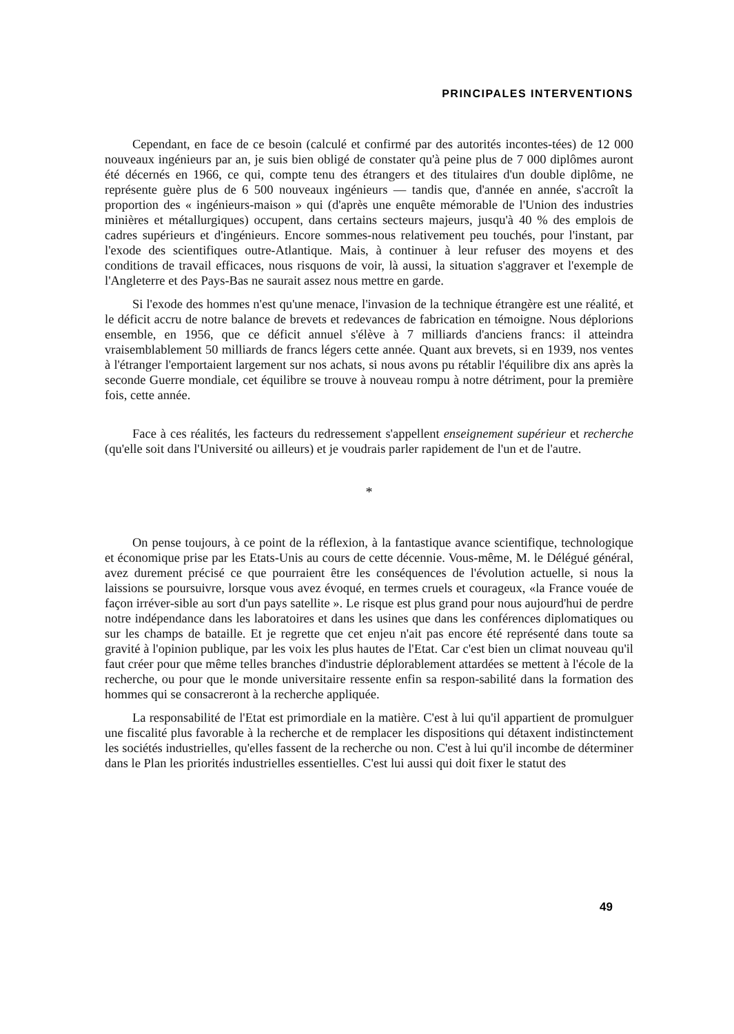PRINCIPALES INTERVENTIONS
Cependant, en face de ce besoin (calculé et confirmé par des autorités incontes-tées) de 12 000 nouveaux ingénieurs par an, je suis bien obligé de constater qu'à peine plus de 7 000 diplômes auront été décernés en 1966, ce qui, compte tenu des étrangers et des titulaires d'un double diplôme, ne représente guère plus de 6 500 nouveaux ingénieurs — tandis que, d'année en année, s'accroît la proportion des « ingénieurs-maison » qui (d'après une enquête mémorable de l'Union des industries minières et métallurgiques) occupent, dans certains secteurs majeurs, jusqu'à 40 % des emplois de cadres supérieurs et d'ingénieurs. Encore sommes-nous relativement peu touchés, pour l'instant, par l'exode des scientifiques outre-Atlantique. Mais, à continuer à leur refuser des moyens et des conditions de travail efficaces, nous risquons de voir, là aussi, la situation s'aggraver et l'exemple de l'Angleterre et des Pays-Bas ne saurait assez nous mettre en garde.
Si l'exode des hommes n'est qu'une menace, l'invasion de la technique étrangère est une réalité, et le déficit accru de notre balance de brevets et redevances de fabrication en témoigne. Nous déplorions ensemble, en 1956, que ce déficit annuel s'élève à 7 milliards d'anciens francs: il atteindra vraisemblablement 50 milliards de francs légers cette année. Quant aux brevets, si en 1939, nos ventes à l'étranger l'emportaient largement sur nos achats, si nous avons pu rétablir l'équilibre dix ans après la seconde Guerre mondiale, cet équilibre se trouve à nouveau rompu à notre détriment, pour la première fois, cette année.
Face à ces réalités, les facteurs du redressement s'appellent enseignement supérieur et recherche (qu'elle soit dans l'Université ou ailleurs) et je voudrais parler rapidement de l'un et de l'autre.
*
On pense toujours, à ce point de la réflexion, à la fantastique avance scientifique, technologique et économique prise par les Etats-Unis au cours de cette décennie. Vous-même, M. le Délégué général, avez durement précisé ce que pourraient être les conséquences de l'évolution actuelle, si nous la laissions se poursuivre, lorsque vous avez évoqué, en termes cruels et courageux, «la France vouée de façon irréver-sible au sort d'un pays satellite ». Le risque est plus grand pour nous aujourd'hui de perdre notre indépendance dans les laboratoires et dans les usines que dans les conférences diplomatiques ou sur les champs de bataille. Et je regrette que cet enjeu n'ait pas encore été représenté dans toute sa gravité à l'opinion publique, par les voix les plus hautes de l'Etat. Car c'est bien un climat nouveau qu'il faut créer pour que même telles branches d'industrie déplorablement attardées se mettent à l'école de la recherche, ou pour que le monde universitaire ressente enfin sa respon-sabilité dans la formation des hommes qui se consacreront à la recherche appliquée.
La responsabilité de l'Etat est primordiale en la matière. C'est à lui qu'il appartient de promulguer une fiscalité plus favorable à la recherche et de remplacer les dispositions qui détaxent indistinctement les sociétés industrielles, qu'elles fassent de la recherche ou non. C'est à lui qu'il incombe de déterminer dans le Plan les priorités industrielles essentielles. C'est lui aussi qui doit fixer le statut des
49